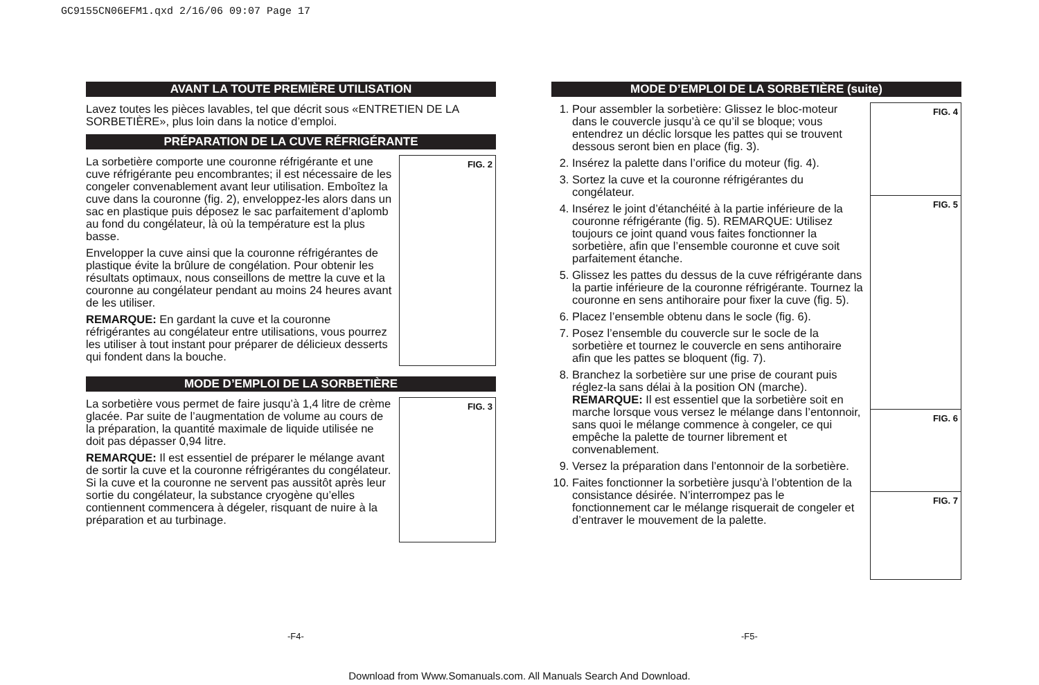GC9155CN06EFM1.qxd 2/16/06 09:07 Page 17
AVANT LA TOUTE PREMIÈRE UTILISATION
Lavez toutes les pièces lavables, tel que décrit sous «ENTRETIEN DE LA SORBETIÈRE», plus loin dans la notice d’emploi.
PRÉPARATION DE LA CUVE RÉFRIGÉRANTE
FIG. 2
La sorbetière comporte une couronne réfrigérante et une cuve réfrigérante peu encombrantes; il est nécessaire de les congeler convenablement avant leur utilisation. Emboîtez la cuve dans la couronne (fig. 2), enveloppez-les alors dans un sac en plastique puis déposez le sac parfaitement d’aplomb au fond du congélateur, là où la température est la plus basse.
Envelopper la cuve ainsi que la couronne réfrigérantes de plastique évite la brûlure de congélation. Pour obtenir les résultats optimaux, nous conseillons de mettre la cuve et la couronne au congélateur pendant au moins 24 heures avant de les utiliser.
REMARQUE: En gardant la cuve et la couronne réfrigérantes au congélateur entre utilisations, vous pourrez les utiliser à tout instant pour préparer de délicieux desserts qui fondent dans la bouche.
MODE D’EMPLOI DE LA SORBETIÈRE
FIG. 3
La sorbetière vous permet de faire jusqu’à 1,4 litre de crème glacée. Par suite de l’augmentation de volume au cours de la préparation, la quantité maximale de liquide utilisée ne doit pas dépasser 0,94 litre.
REMARQUE: Il est essentiel de préparer le mélange avant de sortir la cuve et la couronne réfrigérantes du congélateur. Si la cuve et la couronne ne servent pas aussitôt après leur sortie du congélateur, la substance cryogène qu’elles contiennent commencera à dégeler, risquant de nuire à la préparation et au turbinage.
MODE D’EMPLOI DE LA SORBETIÈRE (suite)
FIG. 4
FIG. 5
FIG. 6
FIG. 7
1. Pour assembler la sorbetière: Glissez le bloc-moteur dans le couvercle jusqu’à ce qu’il se bloque; vous entendrez un déclic lorsque les pattes qui se trouvent dessous seront bien en place (fig. 3).
2. Insérez la palette dans l’orifice du moteur (fig. 4).
3. Sortez la cuve et la couronne réfrigérantes du congélateur.
4. Insérez le joint d’étanchéité à la partie inférieure de la couronne réfrigérante (fig. 5). REMARQUE: Utilisez toujours ce joint quand vous faites fonctionner la sorbetière, afin que l’ensemble couronne et cuve soit parfaitement étanche.
5. Glissez les pattes du dessus de la cuve réfrigérante dans la partie inférieure de la couronne réfrigérante. Tournez la couronne en sens antihoraire pour fixer la cuve (fig. 5).
6. Placez l’ensemble obtenu dans le socle (fig. 6).
7. Posez l’ensemble du couvercle sur le socle de la sorbetière et tournez le couvercle en sens antihoraire afin que les pattes se bloquent (fig. 7).
8. Branchez la sorbetière sur une prise de courant puis réglez-la sans délai à la position ON (marche).
REMARQUE: Il est essentiel que la sorbetière soit en marche lorsque vous versez le mélange dans l’entonnoir, sans quoi le mélange commence à congeler, ce qui empêche la palette de tourner librement et convenablement.
9. Versez la préparation dans l’entonnoir de la sorbetière.
10. Faites fonctionner la sorbetière jusqu’à l’obtention de la consistance désirée. N’interrompez pas le fonctionnement car le mélange risquerait de congeler et d’entraver le mouvement de la palette.
-F4- -F5-
Download from Www.Somanuals.com. All Manuals Search And Download.